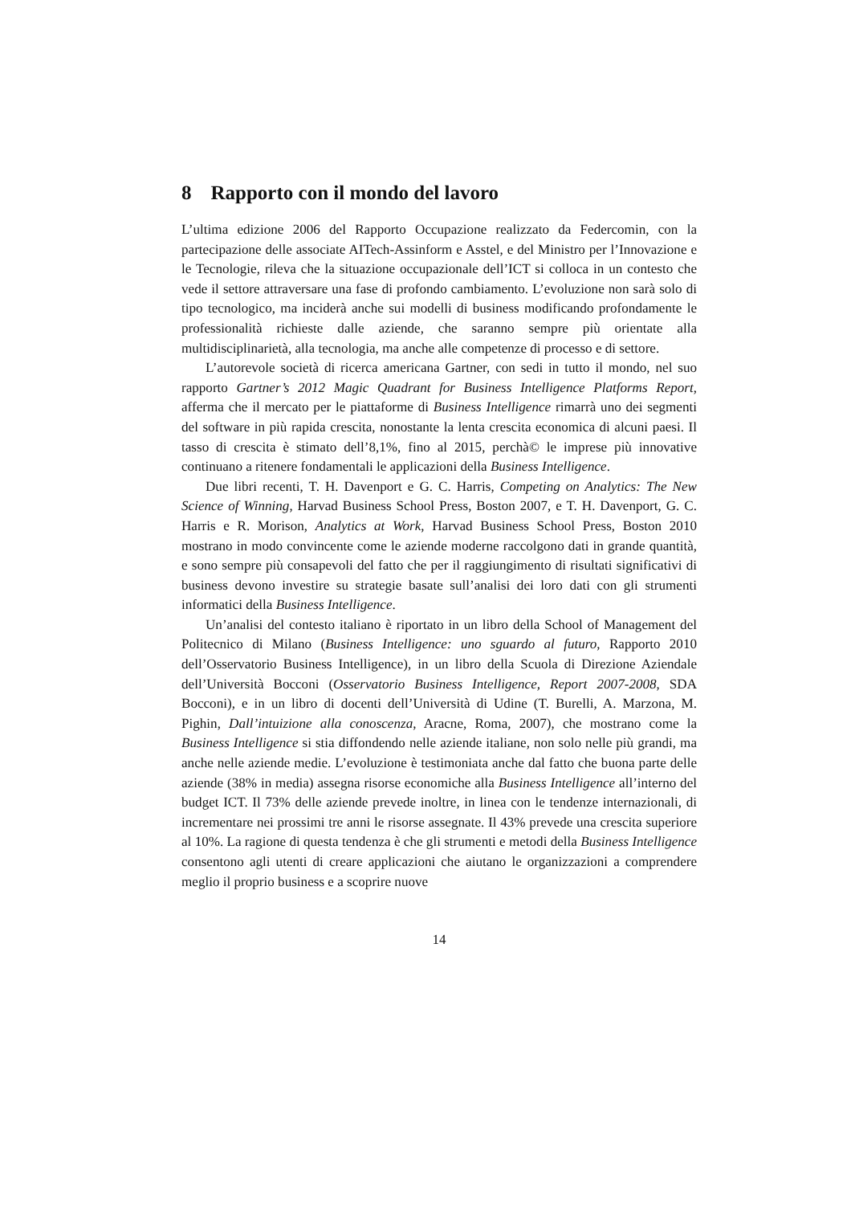8 Rapporto con il mondo del lavoro
L’ultima edizione 2006 del Rapporto Occupazione realizzato da Federcomin, con la partecipazione delle associate AITech-Assinform e Asstel, e del Ministro per l’Innovazione e le Tecnologie, rileva che la situazione occupazionale dell’ICT si colloca in un contesto che vede il settore attraversare una fase di profondo cambiamento. L’evoluzione non sarà solo di tipo tecnologico, ma inciderà anche sui modelli di business modificando profondamente le professionalità richieste dalle aziende, che saranno sempre più orientate alla multidisciplinarietà, alla tecnologia, ma anche alle competenze di processo e di settore.
L’autorevole società di ricerca americana Gartner, con sedi in tutto il mondo, nel suo rapporto Gartner’s 2012 Magic Quadrant for Business Intelligence Platforms Report, afferma che il mercato per le piattaforme di Business Intelligence rimarrà uno dei segmenti del software in più rapida crescita, nonostante la lenta crescita economica di alcuni paesi. Il tasso di crescita è stimato dell’8,1%, fino al 2015, perchà© le imprese più innovative continuano a ritenere fondamentali le applicazioni della Business Intelligence.
Due libri recenti, T. H. Davenport e G. C. Harris, Competing on Analytics: The New Science of Winning, Harvad Business School Press, Boston 2007, e T. H. Davenport, G. C. Harris e R. Morison, Analytics at Work, Harvad Business School Press, Boston 2010 mostrano in modo convincente come le aziende moderne raccolgono dati in grande quantità, e sono sempre più consapevoli del fatto che per il raggiungimento di risultati significativi di business devono investire su strategie basate sull’analisi dei loro dati con gli strumenti informatici della Business Intelligence.
Un’analisi del contesto italiano è riportato in un libro della School of Management del Politecnico di Milano (Business Intelligence: uno sguardo al futuro, Rapporto 2010 dell’Osservatorio Business Intelligence), in un libro della Scuola di Direzione Aziendale dell’Università Bocconi (Osservatorio Business Intelligence, Report 2007-2008, SDA Bocconi), e in un libro di docenti dell’Università di Udine (T. Burelli, A. Marzona, M. Pighin, Dall’intuizione alla conoscenza, Aracne, Roma, 2007), che mostrano come la Business Intelligence si stia diffondendo nelle aziende italiane, non solo nelle più grandi, ma anche nelle aziende medie. L’evoluzione è testimoniata anche dal fatto che buona parte delle aziende (38% in media) assegna risorse economiche alla Business Intelligence all’interno del budget ICT. Il 73% delle aziende prevede inoltre, in linea con le tendenze internazionali, di incrementare nei prossimi tre anni le risorse assegnate. Il 43% prevede una crescita superiore al 10%. La ragione di questa tendenza è che gli strumenti e metodi della Business Intelligence consentono agli utenti di creare applicazioni che aiutano le organizzazioni a comprendere meglio il proprio business e a scoprire nuove
14